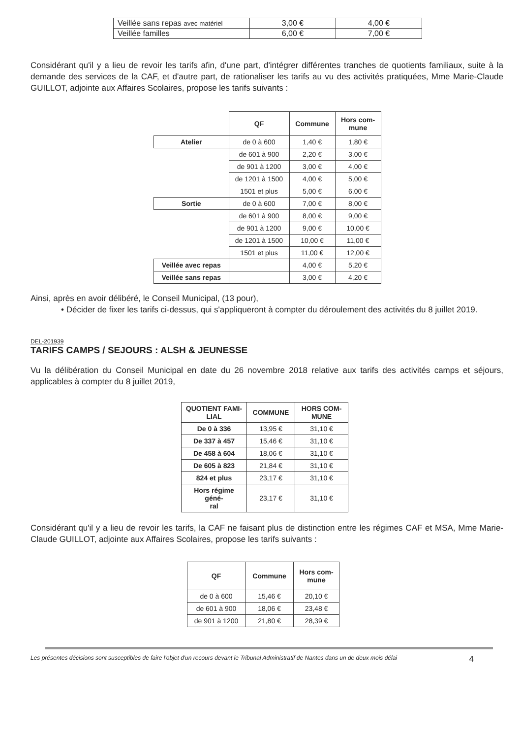| Veillée sans repas avec matériel | 3,00 € | 4,00 € |
| Veillée familles | 6,00 € | 7,00 € |
Considérant qu'il y a lieu de revoir les tarifs afin, d'une part, d'intégrer différentes tranches de quotients familiaux, suite à la demande des services de la CAF, et d'autre part, de rationaliser les tarifs au vu des activités pratiquées, Mme Marie-Claude GUILLOT, adjointe aux Affaires Scolaires, propose les tarifs suivants :
| | QF | Commune | Hors com- mune |
| Atelier | de 0 à 600 | 1,40 € | 1,80 € |
| | de 601 à 900 | 2,20 € | 3,00 € |
| | de 901 à 1200 | 3,00 € | 4,00 € |
| | de 1201 à 1500 | 4,00 € | 5,00 € |
| | 1501 et plus | 5,00 € | 6,00 € |
| Sortie | de 0 à 600 | 7,00 € | 8,00 € |
| | de 601 à 900 | 8,00 € | 9,00 € |
| | de 901 à 1200 | 9,00 € | 10,00 € |
| | de 1201 à 1500 | 10,00 € | 11,00 € |
| | 1501 et plus | 11,00 € | 12,00 € |
| Veillée avec repas | | 4,00 € | 5,20 € |
| Veillée sans repas | | 3,00 € | 4,20 € |
Ainsi, après en avoir délibéré, le Conseil Municipal, (13 pour),
• Décider de fixer les tarifs ci-dessus, qui s'appliqueront à compter du déroulement des activités du 8 juillet 2019.
DEL-201939
TARIFS CAMPS / SEJOURS : ALSH & JEUNESSE
Vu la délibération du Conseil Municipal en date du 26 novembre 2018 relative aux tarifs des activités camps et séjours, applicables à compter du 8 juillet 2019,
| QUOTIENT FAMI- LIAL | COMMUNE | HORS COM- MUNE |
| --- | --- | --- |
| De 0 à 336 | 13,95 € | 31,10 € |
| De 337 à 457 | 15,46 € | 31,10 € |
| De 458 à 604 | 18,06 € | 31,10 € |
| De 605 à 823 | 21,84 € | 31,10 € |
| 824 et plus | 23,17 € | 31,10 € |
| Hors régime géné- ral | 23,17 € | 31,10 € |
Considérant qu'il y a lieu de revoir les tarifs, la CAF ne faisant plus de distinction entre les régimes CAF et MSA, Mme Marie-Claude GUILLOT, adjointe aux Affaires Scolaires, propose les tarifs suivants :
| QF | Commune | Hors com- mune |
| --- | --- | --- |
| de 0 à 600 | 15,46 € | 20,10 € |
| de 601 à 900 | 18,06 € | 23,48 € |
| de 901 à 1200 | 21,80 € | 28,39 € |
Les présentes décisions sont susceptibles de faire l'objet d'un recours devant le Tribunal Administratif de Nantes dans un de deux mois délai 4